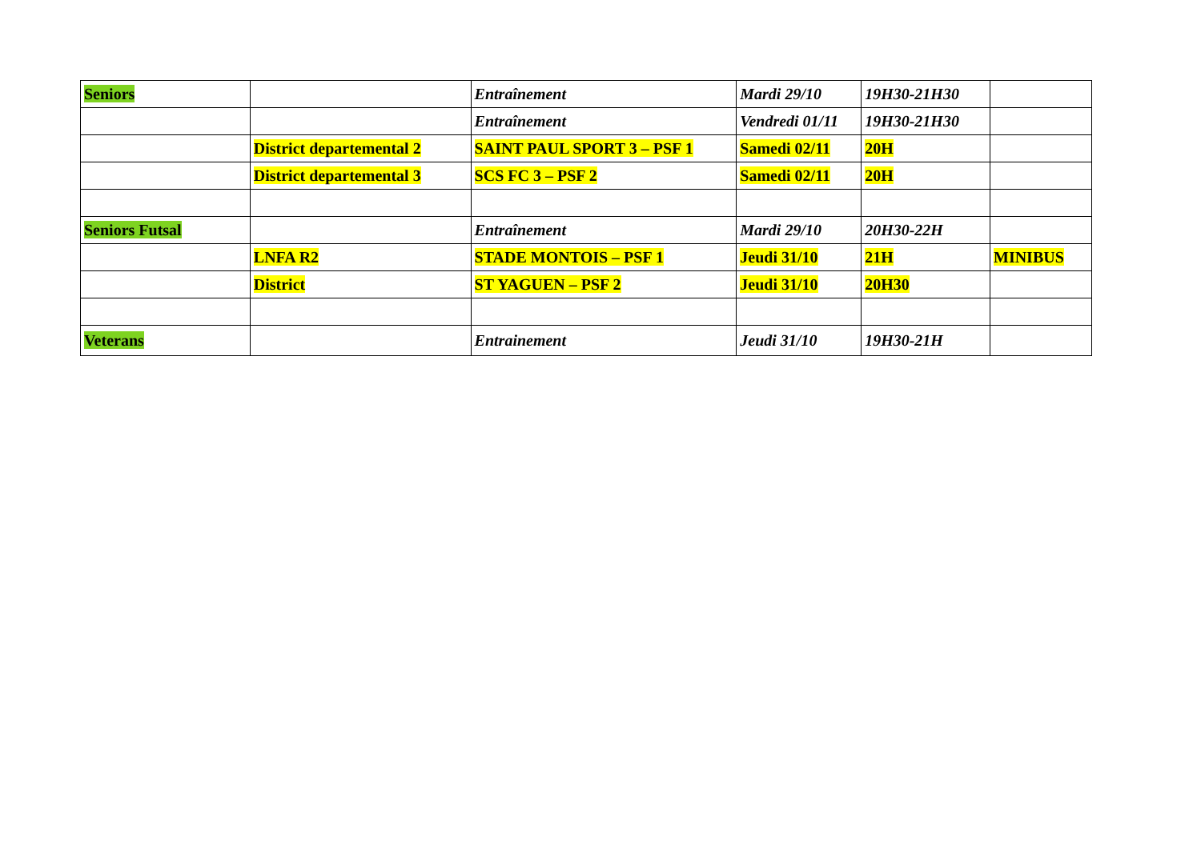| Seniors | | Entraînement | Mardi 29/10 | 19H30-21H30 | |
| | | Entraînement | Vendredi 01/11 | 19H30-21H30 | |
| | District departemental 2 | SAINT PAUL SPORT 3 – PSF 1 | Samedi 02/11 | 20H | |
| | District departemental 3 | SCS FC 3 – PSF 2 | Samedi 02/11 | 20H | |
| Seniors Futsal | | Entraînement | Mardi 29/10 | 20H30-22H | |
| | LNFA R2 | STADE MONTOIS – PSF 1 | Jeudi 31/10 | 21H | MINIBUS |
| | District | ST YAGUEN – PSF 2 | Jeudi 31/10 | 20H30 | |
| Veterans | | Entrainement | Jeudi 31/10 | 19H30-21H | |